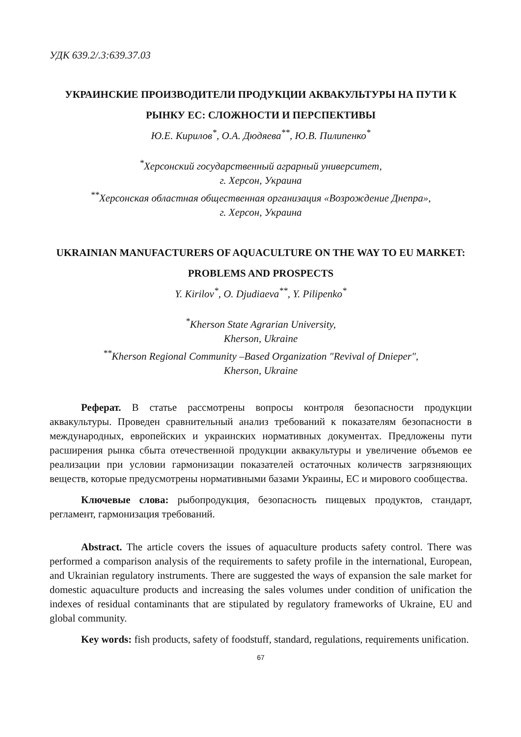УДК 639.2/.3:639.37.03
УКРАИНСКИЕ ПРОИЗВОДИТЕЛИ ПРОДУКЦИИ АКВАКУЛЬТУРЫ НА ПУТИ К РЫНКУ ЕС: СЛОЖНОСТИ И ПЕРСПЕКТИВЫ
Ю.Е. Кирилов<sup>*</sup>, О.А. Дюдяева<sup>**</sup>, Ю.В. Пилипенко<sup>*</sup>
<sup>*</sup> Херсонский государственный аграрный университет,
г. Херсон, Украина
<sup>**</sup> Херсонская областная общественная организация «Возрождение Днепра»,
г. Херсон, Украина
UKRAINIAN MANUFACTURERS OF AQUACULTURE ON THE WAY TO EU MARKET: PROBLEMS AND PROSPECTS
Y. Kirilov<sup>*</sup>, O. Djudiaeva<sup>**</sup>, Y. Pilipenko<sup>*</sup>
<sup>*</sup> Kherson State Agrarian University,
Kherson, Ukraine
<sup>**</sup> Kherson Regional Community –Based Organization "Revival of Dnieper",
Kherson, Ukraine
Реферат. В статье рассмотрены вопросы контроля безопасности продукции аквакультуры. Проведен сравнительный анализ требований к показателям безопасности в международных, европейских и украинских нормативных документах. Предложены пути расширения рынка сбыта отечественной продукции аквакультуры и увеличение объемов ее реализации при условии гармонизации показателей остаточных количеств загрязняющих веществ, которые предусмотрены нормативными базами Украины, ЕС и мирового сообщества.
Ключевые слова: рыбопродукция, безопасность пищевых продуктов, стандарт, регламент, гармонизация требований.
Abstract. The article covers the issues of aquaculture products safety control. There was performed a comparison analysis of the requirements to safety profile in the international, European, and Ukrainian regulatory instruments. There are suggested the ways of expansion the sale market for domestic aquaculture products and increasing the sales volumes under condition of unification the indexes of residual contaminants that are stipulated by regulatory frameworks of Ukraine, EU and global community.
Key words: fish products, safety of foodstuff, standard, regulations, requirements unification.
67